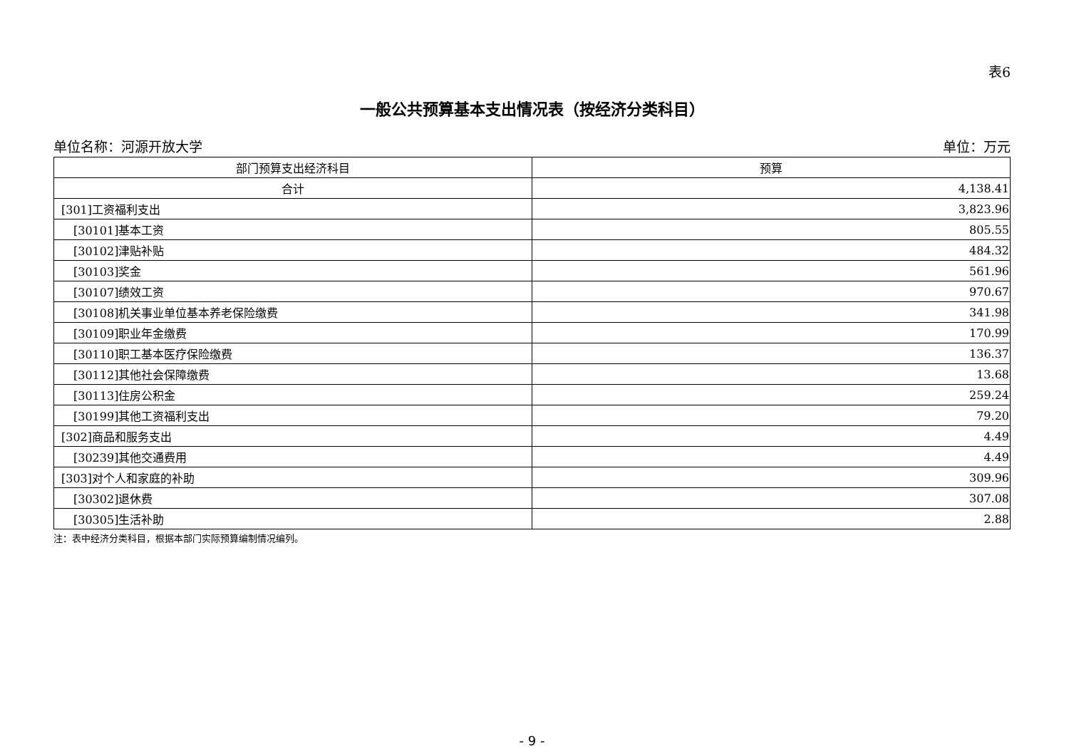表6
一般公共预算基本支出情况表（按经济分类科目）
单位名称：河源开放大学 单位：万元
| 部门预算支出经济科目 | 预算 |
| --- | --- |
| 合计 | 4,138.41 |
| [301]工资福利支出 | 3,823.96 |
| [30101]基本工资 | 805.55 |
| [30102]津贴补贴 | 484.32 |
| [30103]奖金 | 561.96 |
| [30107]绩效工资 | 970.67 |
| [30108]机关事业单位基本养老保险缴费 | 341.98 |
| [30109]职业年金缴费 | 170.99 |
| [30110]职工基本医疗保险缴费 | 136.37 |
| [30112]其他社会保障缴费 | 13.68 |
| [30113]住房公积金 | 259.24 |
| [30199]其他工资福利支出 | 79.20 |
| [302]商品和服务支出 | 4.49 |
| [30239]其他交通费用 | 4.49 |
| [303]对个人和家庭的补助 | 309.96 |
| [30302]退休费 | 307.08 |
| [30305]生活补助 | 2.88 |
注：表中经济分类科目，根据本部门实际预算编制情况编列。
- 9 -